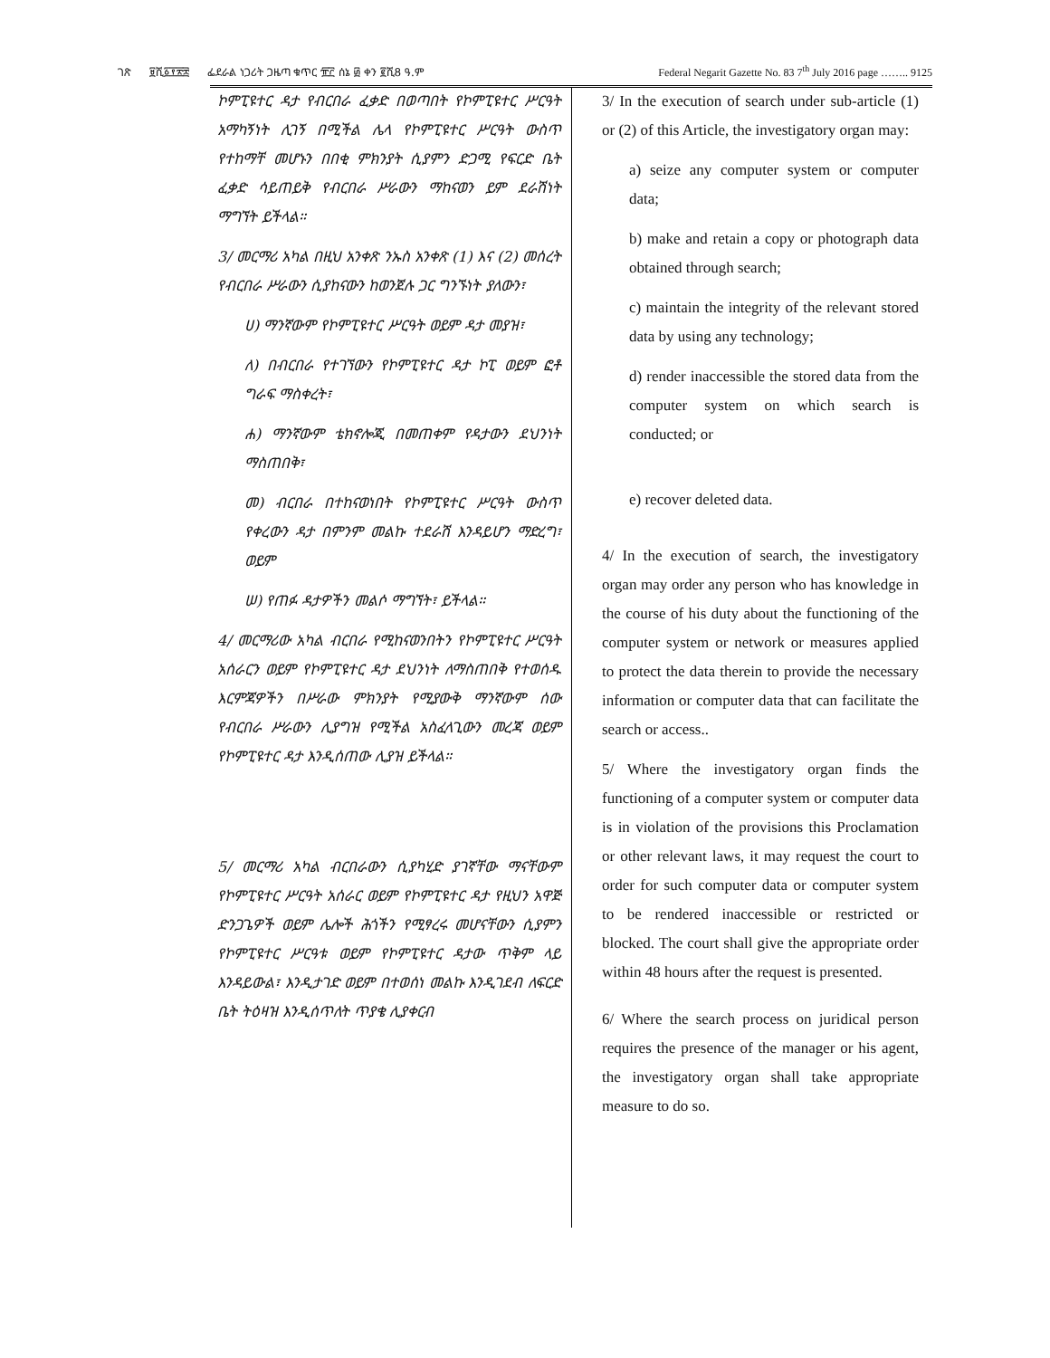ገጽ ፱ሺ፩፻፳፰ ፌደራል ነጋሪት ጋዜጣ ቁጥር ፹፫ ሰኔ ፴ ቀን ፪ሺ8 ዓ.ም
Federal Negarit Gazette No. 83 7<sup>th</sup> July 2016 page …….. 9125
ኮምፒዩተር ዳታ የብርበራ ፈቃድ በወጣበት የኮምፒዩተር ሥርዓት አማካኝነት ሊገኝ በሚችል ሌላ የኮምፒዩተር ሥርዓት ውስጥ የተከማቸ መሆኑን በበቂ ምክንያት ሲያምን ድጋሚ የፍርድ ቤት ፈቃድ ሳይጠይቅ የብርበራ ሥራውን ማከናወን ይም ደራሽነት ማግኘት ይችላል።
3/ መርማሪ አካል በዚህ አንቀጽ ንኡስ አንቀጽ (1) እና (2) መሰረት የብርበራ ሥራውን ሲያከናውን ከወንጀሉ ጋር ግንኙነት ያለውን፣
ሀ) ማንኛውም የኮምፒዩተር ሥርዓት ወይም ዳታ መያዝ፣
ለ) በብርበራ የተገኘውን የኮምፒዩተር ዳታ ኮፒ ወይም ፎቶ ግራፍ ማስቀረት፣
ሐ) ማንኛውም ቴክኖሎጂ በመጠቀም የዳታውን ደህንነት ማስጠበቅ፣
መ) ብርበራ በተከናወነበት የኮምፒዩተር ሥርዓት ውስጥ የቀረውን ዳታ በምንም መልኩ ተደራሽ እንዳይሆን ማድረግ፣ ወይም
ሠ) የጠፉ ዳታዎችን መልሶ ማግኘት፣ ይችላል።
4/ መርማሪው አካል ብርበራ የሚከናወንበትን የኮምፒዩተር ሥርዓት አሰራርን ወይም የኮምፒዩተር ዳታ ደህንነት ለማስጠበቅ የተወሰዱ እርምጃዎችን በሥራው ምክንያት የሚያውቅ ማንኛውም ሰው የብርበራ ሥራውን ሊያግዝ የሚችል አስፈላጊውን መረጃ ወይም የኮምፒዩተር ዳታ እንዲሰጠው ሊያዝ ይችላል።
5/ መርማሪ አካል ብርበራውን ሲያካሂድ ያገኛቸው ማናቸውም የኮምፒዩተር ሥርዓት አሰራር ወይም የኮምፒዩተር ዳታ የዚህን አዋጅ ድንጋጌዎች ወይም ሌሎች ሕጎችን የሚፃረሩ መሆናቸውን ሲያምን የኮምፒዩተር ሥርዓቱ ወይም የኮምፒዩተር ዳታው ጥቅም ላይ እንዳይውል፣ እንዲታገድ ወይም በተወሰነ መልኩ እንዲገደብ ለፍርድ ቤት ትዕዛዝ እንዲሰጥለት ጥያቄ ሊያቀርብ
3/ In the execution of search under sub-article (1) or (2) of this Article, the investigatory organ may:
a) seize any computer system or computer data;
b) make and retain a copy or photograph data obtained through search;
c) maintain the integrity of the relevant stored data by using any technology;
d) render inaccessible the stored data from the computer system on which search is conducted; or
e) recover deleted data.
4/ In the execution of search, the investigatory organ may order any person who has knowledge in the course of his duty about the functioning of the computer system or network or measures applied to protect the data therein to provide the necessary information or computer data that can facilitate the search or access..
5/ Where the investigatory organ finds the functioning of a computer system or computer data is in violation of the provisions this Proclamation or other relevant laws, it may request the court to order for such computer data or computer system to be rendered inaccessible or restricted or blocked. The court shall give the appropriate order within 48 hours after the request is presented.
6/ Where the search process on juridical person requires the presence of the manager or his agent, the investigatory organ shall take appropriate measure to do so.